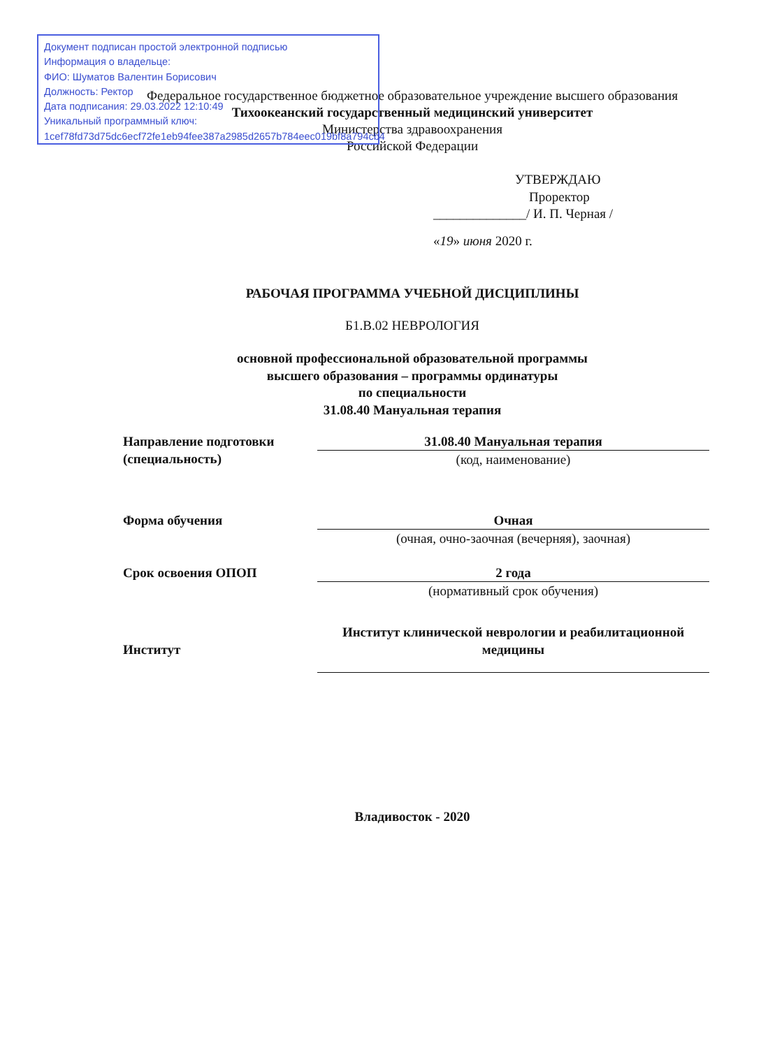Документ подписан простой электронной подписью
Информация о владельце:
ФИО: Шуматов Валентин Борисович
Должность: Ректор
Дата подписания: 29.03.2022 12:10:49
Уникальный программный ключ:
1cef78fd73d75dc6ecf72fe1eb94fee387a2985d2657b784eec019bf8a794cb4
Федеральное государственное бюджетное образовательное учреждение высшего образования
Тихоокеанский государственный медицинский университет
Министерства здравоохранения
Российской Федерации
УТВЕРЖДАЮ
Проректор
______________/ И. П. Черная /
«19» июня 2020 г.
РАБОЧАЯ ПРОГРАММА УЧЕБНОЙ ДИСЦИПЛИНЫ
Б1.В.02 НЕВРОЛОГИЯ
основной профессиональной образовательной программы
высшего образования – программы ординатуры
по специальности
31.08.40 Мануальная терапия
Направление подготовки (специальность)
31.08.40 Мануальная терапия
(код, наименование)
Форма обучения Очная
(очная, очно-заочная (вечерняя), заочная)
Срок освоения ОПОП 2 года
(нормативный срок обучения)
Институт
Институт клинической неврологии и реабилитационной медицины
Владивосток - 2020